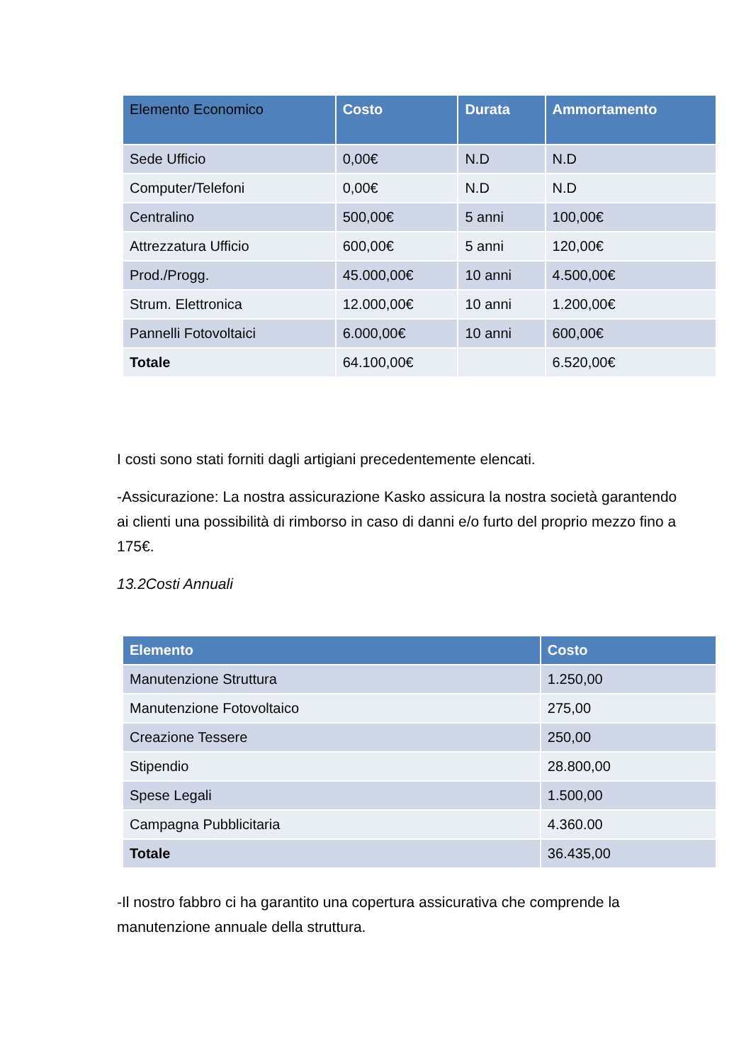| Elemento Economico | Costo | Durata | Ammortamento |
| --- | --- | --- | --- |
| Sede Ufficio | 0,00€ | N.D | N.D |
| Computer/Telefoni | 0,00€ | N.D | N.D |
| Centralino | 500,00€ | 5 anni | 100,00€ |
| Attrezzatura Ufficio | 600,00€ | 5 anni | 120,00€ |
| Prod./Progg. | 45.000,00€ | 10 anni | 4.500,00€ |
| Strum. Elettronica | 12.000,00€ | 10 anni | 1.200,00€ |
| Pannelli Fotovoltaici | 6.000,00€ | 10 anni | 600,00€ |
| Totale | 64.100,00€ | | 6.520,00€ |
I costi sono stati forniti dagli artigiani precedentemente elencati.
-Assicurazione: La nostra assicurazione Kasko assicura la nostra società garantendo ai clienti una possibilità di rimborso in caso di danni e/o furto del proprio mezzo fino a 175€.
13.2Costi Annuali
| Elemento | Costo |
| --- | --- |
| Manutenzione Struttura | 1.250,00 |
| Manutenzione Fotovoltaico | 275,00 |
| Creazione Tessere | 250,00 |
| Stipendio | 28.800,00 |
| Spese Legali | 1.500,00 |
| Campagna Pubblicitaria | 4.360.00 |
| Totale | 36.435,00 |
-Il nostro fabbro ci ha garantito una copertura assicurativa che comprende la manutenzione annuale della struttura.